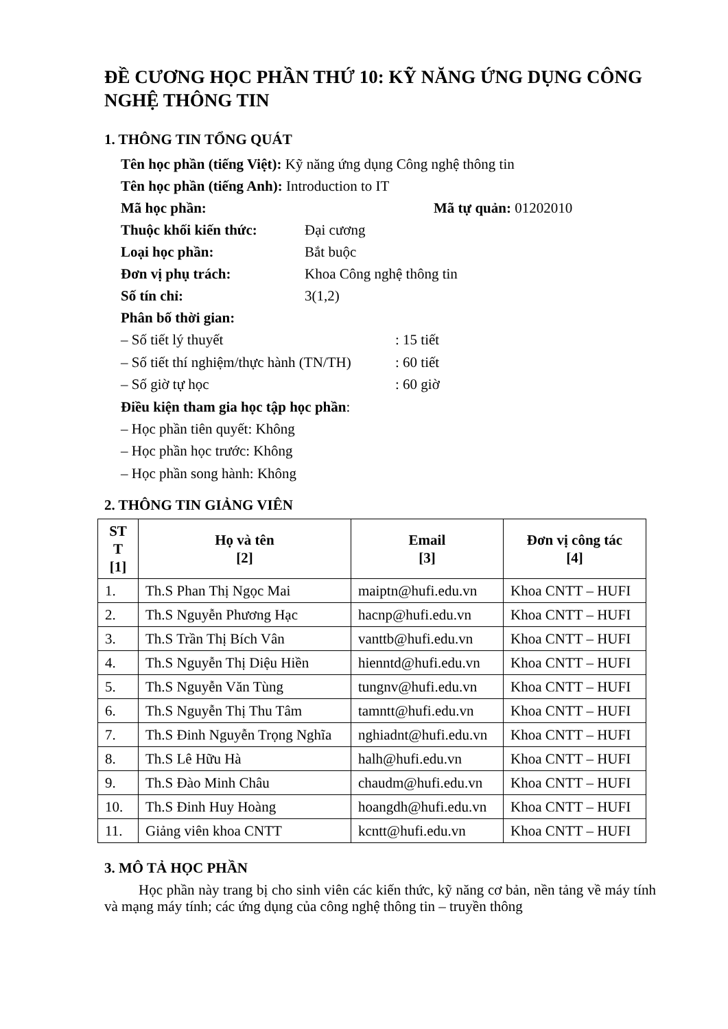ĐỀ CƯƠNG HỌC PHẦN THỨ 10: KỸ NĂNG ỨNG DỤNG CÔNG NGHỆ THÔNG TIN
1. THÔNG TIN TỔNG QUÁT
Tên học phần (tiếng Việt): Kỹ năng ứng dụng Công nghệ thông tin
Tên học phần (tiếng Anh): Introduction to IT
Mã học phần: Mã tự quản: 01202010
Thuộc khối kiến thức: Đại cương
Loại học phần: Bắt buộc
Đơn vị phụ trách: Khoa Công nghệ thông tin
Số tín chỉ: 3(1,2)
Phân bố thời gian:
– Số tiết lý thuyết: 15 tiết
– Số tiết thí nghiệm/thực hành (TN/TH): 60 tiết
– Số giờ tự học: 60 giờ
Điều kiện tham gia học tập học phần:
– Học phần tiên quyết: Không
– Học phần học trước: Không
– Học phần song hành: Không
2. THÔNG TIN GIẢNG VIÊN
| ST T [1] | Họ và tên [2] | Email [3] | Đơn vị công tác [4] |
| --- | --- | --- | --- |
| 1. | Th.S Phan Thị Ngọc Mai | maiptn@hufi.edu.vn | Khoa CNTT – HUFI |
| 2. | Th.S Nguyễn Phương Hạc | hacnp@hufi.edu.vn | Khoa CNTT – HUFI |
| 3. | Th.S Trần Thị Bích Vân | vanttb@hufi.edu.vn | Khoa CNTT – HUFI |
| 4. | Th.S Nguyễn Thị Diệu Hiền | hienntd@hufi.edu.vn | Khoa CNTT – HUFI |
| 5. | Th.S Nguyễn Văn Tùng | tungnv@hufi.edu.vn | Khoa CNTT – HUFI |
| 6. | Th.S Nguyễn Thị Thu Tâm | tamntt@hufi.edu.vn | Khoa CNTT – HUFI |
| 7. | Th.S Đinh Nguyễn Trọng Nghĩa | nghiadnt@hufi.edu.vn | Khoa CNTT – HUFI |
| 8. | Th.S Lê Hữu Hà | halh@hufi.edu.vn | Khoa CNTT – HUFI |
| 9. | Th.S Đào Minh Châu | chaudm@hufi.edu.vn | Khoa CNTT – HUFI |
| 10. | Th.S Đinh Huy Hoàng | hoangdh@hufi.edu.vn | Khoa CNTT – HUFI |
| 11. | Giảng viên khoa CNTT | kcntt@hufi.edu.vn | Khoa CNTT – HUFI |
3. MÔ TẢ HỌC PHẦN
Học phần này trang bị cho sinh viên các kiến thức, kỹ năng cơ bản, nền tảng về máy tính và mạng máy tính; các ứng dụng của công nghệ thông tin – truyền thông